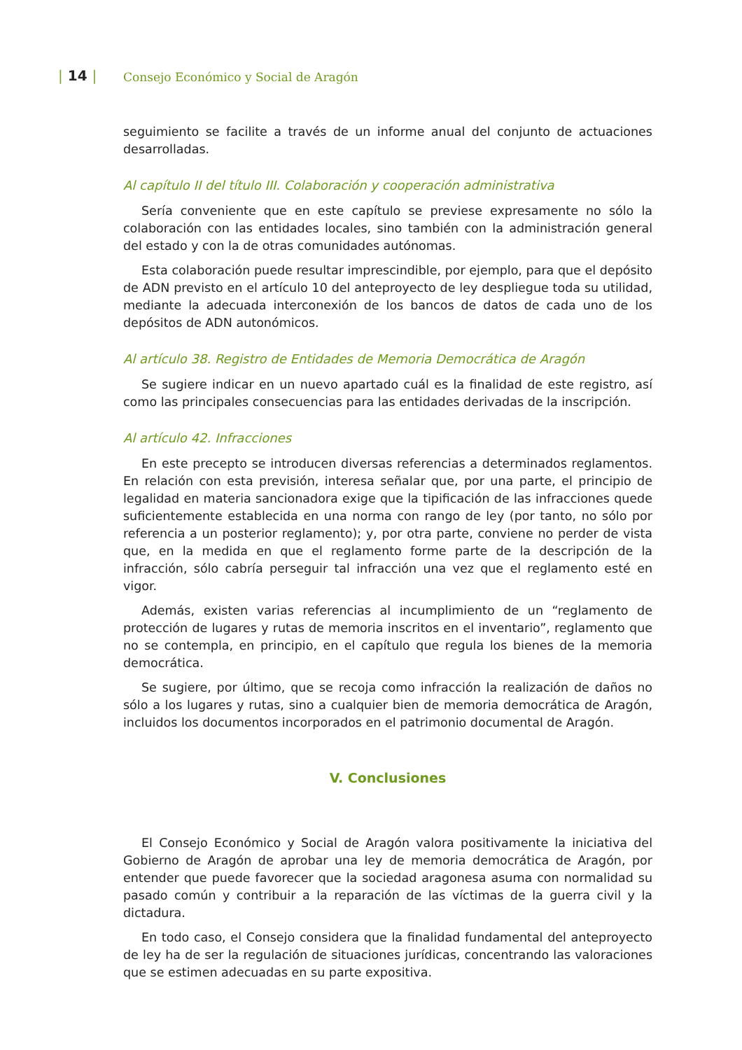| 14 |
Consejo Económico y Social de Aragón
seguimiento se facilite a través de un informe anual del conjunto de actuaciones desarrolladas.
Al capítulo II del título III. Colaboración y cooperación administrativa
Sería conveniente que en este capítulo se previese expresamente no sólo la colaboración con las entidades locales, sino también con la administración general del estado y con la de otras comunidades autónomas.
Esta colaboración puede resultar imprescindible, por ejemplo, para que el depósito de ADN previsto en el artículo 10 del anteproyecto de ley despliegue toda su utilidad, mediante la adecuada interconexión de los bancos de datos de cada uno de los depósitos de ADN autonómicos.
Al artículo 38. Registro de Entidades de Memoria Democrática de Aragón
Se sugiere indicar en un nuevo apartado cuál es la finalidad de este registro, así como las principales consecuencias para las entidades derivadas de la inscripción.
Al artículo 42. Infracciones
En este precepto se introducen diversas referencias a determinados reglamentos. En relación con esta previsión, interesa señalar que, por una parte, el principio de legalidad en materia sancionadora exige que la tipificación de las infracciones quede suficientemente establecida en una norma con rango de ley (por tanto, no sólo por referencia a un posterior reglamento); y, por otra parte, conviene no perder de vista que, en la medida en que el reglamento forme parte de la descripción de la infracción, sólo cabría perseguir tal infracción una vez que el reglamento esté en vigor.
Además, existen varias referencias al incumplimiento de un “reglamento de protección de lugares y rutas de memoria inscritos en el inventario”, reglamento que no se contempla, en principio, en el capítulo que regula los bienes de la memoria democrática.
Se sugiere, por último, que se recoja como infracción la realización de daños no sólo a los lugares y rutas, sino a cualquier bien de memoria democrática de Aragón, incluidos los documentos incorporados en el patrimonio documental de Aragón.
V. Conclusiones
El Consejo Económico y Social de Aragón valora positivamente la iniciativa del Gobierno de Aragón de aprobar una ley de memoria democrática de Aragón, por entender que puede favorecer que la sociedad aragonesa asuma con normalidad su pasado común y contribuir a la reparación de las víctimas de la guerra civil y la dictadura.
En todo caso, el Consejo considera que la finalidad fundamental del anteproyecto de ley ha de ser la regulación de situaciones jurídicas, concentrando las valoraciones que se estimen adecuadas en su parte expositiva.